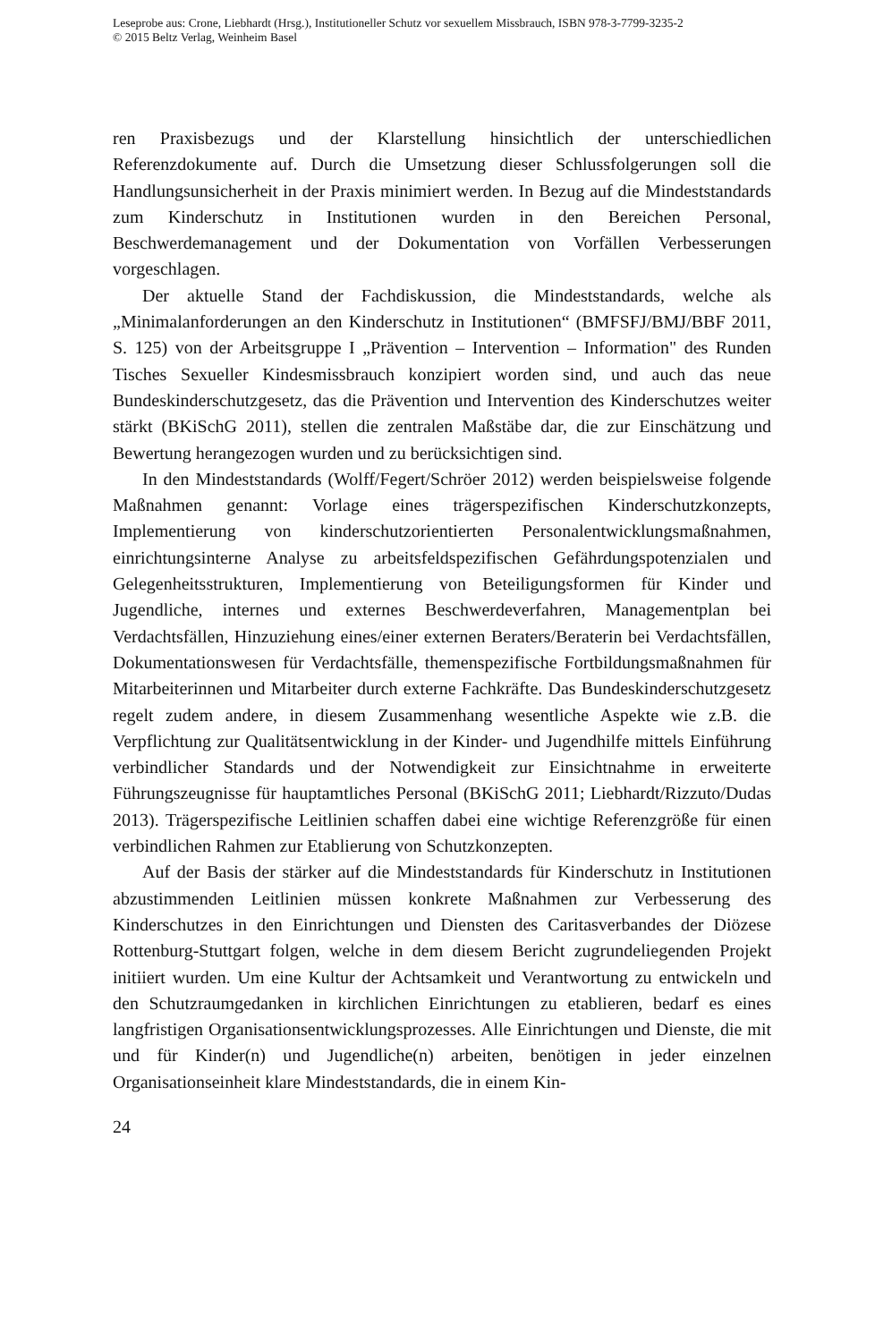Leseprobe aus: Crone, Liebhardt (Hrsg.), Institutioneller Schutz vor sexuellem Missbrauch, ISBN 978-3-7799-3235-2
© 2015 Beltz Verlag, Weinheim Basel
ren Praxisbezugs und der Klarstellung hinsichtlich der unterschiedlichen Referenzdokumente auf. Durch die Umsetzung dieser Schlussfolgerungen soll die Handlungsunsicherheit in der Praxis minimiert werden. In Bezug auf die Mindeststandards zum Kinderschutz in Institutionen wurden in den Bereichen Personal, Beschwerdemanagement und der Dokumentation von Vorfällen Verbesserungen vorgeschlagen.
Der aktuelle Stand der Fachdiskussion, die Mindeststandards, welche als „Minimalanforderungen an den Kinderschutz in Institutionen“ (BMFSFJ/BMJ/BBF 2011, S. 125) von der Arbeitsgruppe I „Prävention – Intervention – Information" des Runden Tisches Sexueller Kindesmissbrauch konzipiert worden sind, und auch das neue Bundeskinderschutzgesetz, das die Prävention und Intervention des Kinderschutzes weiter stärkt (BKiSchG 2011), stellen die zentralen Maßstäbe dar, die zur Einschätzung und Bewertung herangezogen wurden und zu berücksichtigen sind.
In den Mindeststandards (Wolff/Fegert/Schröer 2012) werden beispielsweise folgende Maßnahmen genannt: Vorlage eines trägerspezifischen Kinderschutzkonzepts, Implementierung von kinderschutzorientierten Personalentwicklungsmaßnahmen, einrichtungsinterne Analyse zu arbeitsfeldspezifischen Gefährdungspotenzialen und Gelegenheitsstrukturen, Implementierung von Beteiligungsformen für Kinder und Jugendliche, internes und externes Beschwerdeverfahren, Managementplan bei Verdachtsfällen, Hinzuziehung eines/einer externen Beraters/Beraterin bei Verdachtsfällen, Dokumentationswesen für Verdachtsfälle, themenspezifische Fortbildungsmaßnahmen für Mitarbeiterinnen und Mitarbeiter durch externe Fachkräfte. Das Bundeskinderschutzgesetz regelt zudem andere, in diesem Zusammenhang wesentliche Aspekte wie z.B. die Verpflichtung zur Qualitätsentwicklung in der Kinder- und Jugendhilfe mittels Einführung verbindlicher Standards und der Notwendigkeit zur Einsichtnahme in erweiterte Führungszeugnisse für hauptamtliches Personal (BKiSchG 2011; Liebhardt/Rizzuto/Dudas 2013). Trägerspezifische Leitlinien schaffen dabei eine wichtige Referenzgröße für einen verbindlichen Rahmen zur Etablierung von Schutzkonzepten.
Auf der Basis der stärker auf die Mindeststandards für Kinderschutz in Institutionen abzustimmenden Leitlinien müssen konkrete Maßnahmen zur Verbesserung des Kinderschutzes in den Einrichtungen und Diensten des Caritasverbandes der Diözese Rottenburg-Stuttgart folgen, welche in dem diesem Bericht zugrundeliegenden Projekt initiiert wurden. Um eine Kultur der Achtsamkeit und Verantwortung zu entwickeln und den Schutzraumgedanken in kirchlichen Einrichtungen zu etablieren, bedarf es eines langfristigen Organisationsentwicklungsprozesses. Alle Einrichtungen und Dienste, die mit und für Kinder(n) und Jugendliche(n) arbeiten, benötigen in jeder einzelnen Organisationseinheit klare Mindeststandards, die in einem Kin-
24